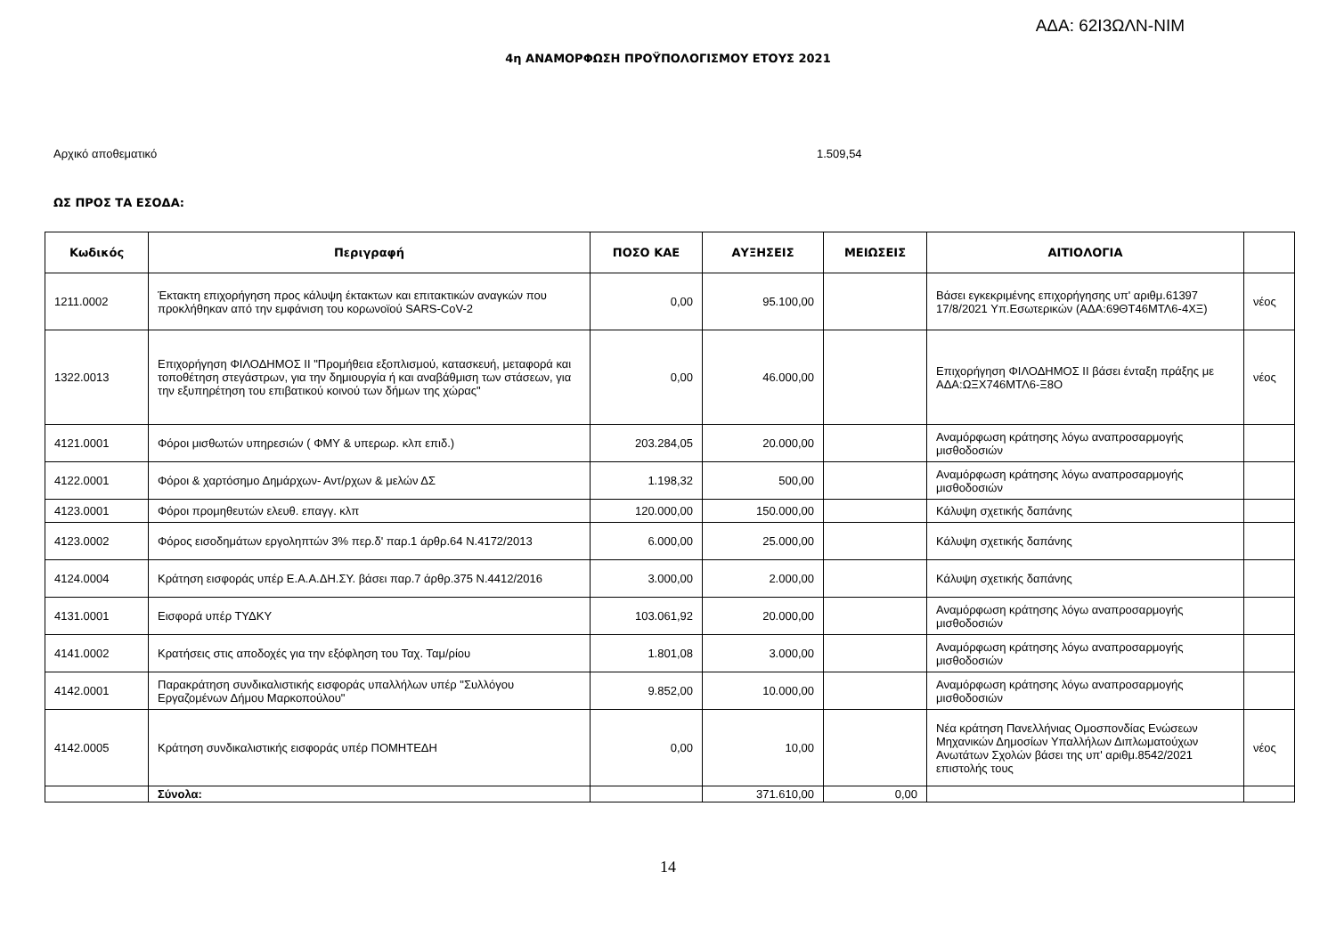ΑΔΑ: 62Ι3ΩΛΝ-ΝΙΜ
4η ΑΝΑΜΟΡΦΩΣΗ ΠΡΟΫΠΟΛΟΓΙΣΜΟΥ ΕΤΟΥΣ 2021
Αρχικό αποθεματικό 1.509,54
ΩΣ ΠΡΟΣ ΤΑ ΕΣΟΔΑ:
| Κωδικός | Περιγραφή | ΠΟΣΟ ΚΑΕ | ΑΥΞΗΣΕΙΣ | ΜΕΙΩΣΕΙΣ | ΑΙΤΙΟΛΟΓΙΑ | |
| --- | --- | --- | --- | --- | --- | --- |
| 1211.0002 | Έκτακτη επιχορήγηση προς κάλυψη έκτακτων και επιτακτικών αναγκών που προκλήθηκαν από την εμφάνιση του κορωνοϊού SARS-CoV-2 | 0,00 | 95.100,00 | | Βάσει εγκεκριμένης επιχορήγησης υπ' αριθμ.61397 17/8/2021 Υπ.Εσωτερικών (ΑΔΑ:69ΘΤ46ΜΤΛ6-4ΧΞ) | νέος |
| 1322.0013 | Επιχορήγηση ΦΙΛΟΔΗΜΟΣ ΙΙ "Προμήθεια εξοπλισμού, κατασκευή, μεταφορά και τοποθέτηση στεγάστρων, για την δημιουργία ή και αναβάθμιση των στάσεων, για την εξυπηρέτηση του επιβατικού κοινού των δήμων της χώρας" | 0,00 | 46.000,00 | | Επιχορήγηση ΦΙΛΟΔΗΜΟΣ ΙΙ βάσει ένταξη πράξης με ΑΔΑ:ΩΞΧ746ΜΤΛ6-Ξ8Ο | νέος |
| 4121.0001 | Φόροι μισθωτών υπηρεσιών ( ΦΜΥ & υπερωρ. κλπ επιδ.) | 203.284,05 | 20.000,00 | | Αναμόρφωση κράτησης λόγω αναπροσαρμογής μισθοδοσιών | |
| 4122.0001 | Φόροι & χαρτόσημο Δημάρχων- Αντ/ρχων & μελών ΔΣ | 1.198,32 | 500,00 | | Αναμόρφωση κράτησης λόγω αναπροσαρμογής μισθοδοσιών | |
| 4123.0001 | Φόροι προμηθευτών ελευθ. επαγγ. κλπ | 120.000,00 | 150.000,00 | | Κάλυψη σχετικής δαπάνης | |
| 4123.0002 | Φόρος εισοδημάτων εργοληπτών 3% περ.δ' παρ.1 άρθρ.64 Ν.4172/2013 | 6.000,00 | 25.000,00 | | Κάλυψη σχετικής δαπάνης | |
| 4124.0004 | Κράτηση εισφοράς υπέρ Ε.Α.Α.ΔΗ.ΣΥ. βάσει παρ.7 άρθρ.375 Ν.4412/2016 | 3.000,00 | 2.000,00 | | Κάλυψη σχετικής δαπάνης | |
| 4131.0001 | Εισφορά υπέρ ΤΥΔΚΥ | 103.061,92 | 20.000,00 | | Αναμόρφωση κράτησης λόγω αναπροσαρμογής μισθοδοσιών | |
| 4141.0002 | Κρατήσεις στις αποδοχές για την εξόφληση του Ταχ. Ταμ/ρίου | 1.801,08 | 3.000,00 | | Αναμόρφωση κράτησης λόγω αναπροσαρμογής μισθοδοσιών | |
| 4142.0001 | Παρακράτηση συνδικαλιστικής εισφοράς υπαλλήλων υπέρ "Συλλόγου Εργαζομένων Δήμου Μαρκοπούλου" | 9.852,00 | 10.000,00 | | Αναμόρφωση κράτησης λόγω αναπροσαρμογής μισθοδοσιών | |
| 4142.0005 | Κράτηση συνδικαλιστικής εισφοράς υπέρ ΠΟΜΗΤΕΔΗ | 0,00 | 10,00 | | Νέα κράτηση Πανελλήνιας Ομοσπονδίας Ενώσεων Μηχανικών Δημοσίων Υπαλλήλων Διπλωματούχων Ανωτάτων Σχολών βάσει της υπ' αριθμ.8542/2021 επιστολής τους | νέος |
| | Σύνολα: | | 371.610,00 | 0,00 | | |
14